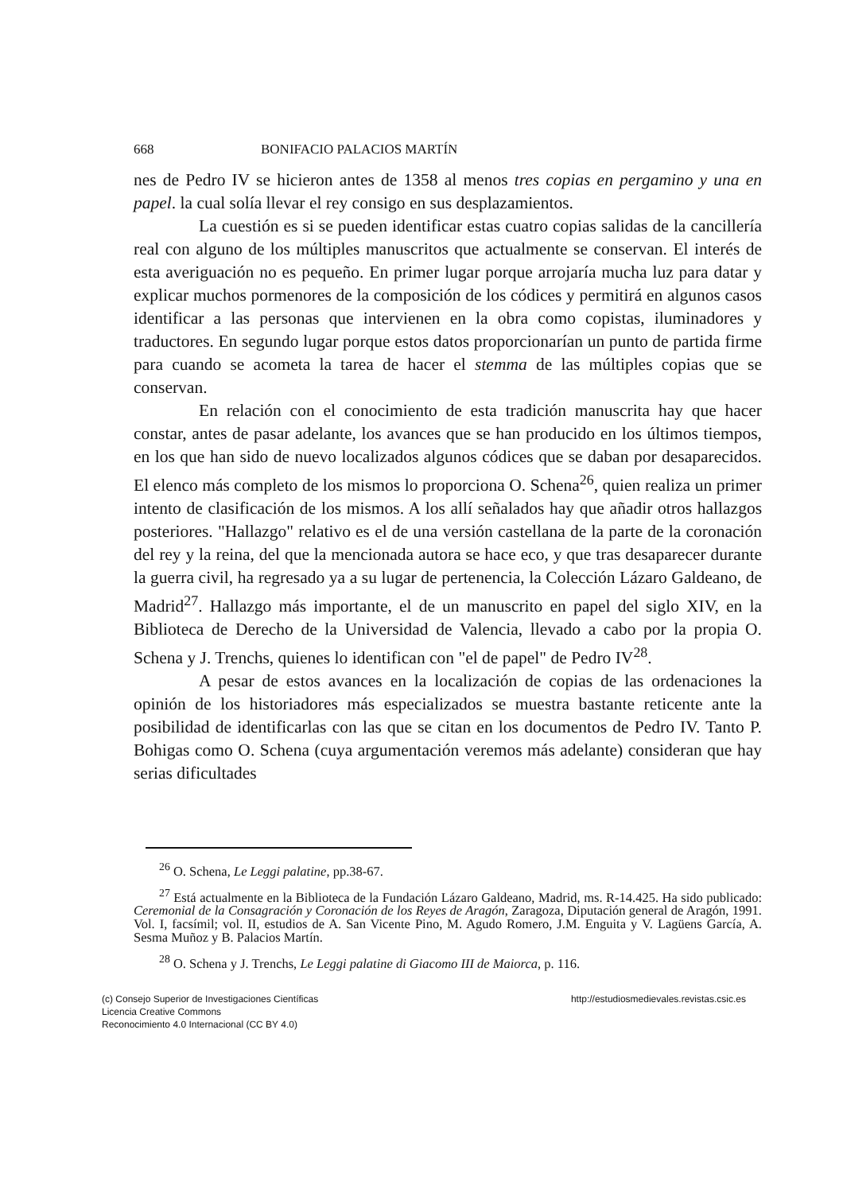668 BONIFACIO PALACIOS MARTÍN
nes de Pedro IV se hicieron antes de 1358 al menos tres copias en pergamino y una en papel. la cual solía llevar el rey consigo en sus desplazamientos.
La cuestión es si se pueden identificar estas cuatro copias salidas de la cancillería real con alguno de los múltiples manuscritos que actualmente se conservan. El interés de esta averiguación no es pequeño. En primer lugar porque arrojaría mucha luz para datar y explicar muchos pormenores de la composición de los códices y permitirá en algunos casos identificar a las personas que intervienen en la obra como copistas, iluminadores y traductores. En segundo lugar porque estos datos proporcionarían un punto de partida firme para cuando se acometa la tarea de hacer el stemma de las múltiples copias que se conservan.
En relación con el conocimiento de esta tradición manuscrita hay que hacer constar, antes de pasar adelante, los avances que se han producido en los últimos tiempos, en los que han sido de nuevo localizados algunos códices que se daban por desaparecidos. El elenco más completo de los mismos lo proporciona O. Schena<sup>26</sup>, quien realiza un primer intento de clasificación de los mismos. A los allí señalados hay que añadir otros hallazgos posteriores. "Hallazgo" relativo es el de una versión castellana de la parte de la coronación del rey y la reina, del que la mencionada autora se hace eco, y que tras desaparecer durante la guerra civil, ha regresado ya a su lugar de pertenencia, la Colección Lázaro Galdeano, de Madrid<sup>27</sup>. Hallazgo más importante, el de un manuscrito en papel del siglo XIV, en la Biblioteca de Derecho de la Universidad de Valencia, llevado a cabo por la propia O. Schena y J. Trenchs, quienes lo identifican con "el de papel" de Pedro IV<sup>28</sup>.
A pesar de estos avances en la localización de copias de las ordenaciones la opinión de los historiadores más especializados se muestra bastante reticente ante la posibilidad de identificarlas con las que se citan en los documentos de Pedro IV. Tanto P. Bohigas como O. Schena (cuya argumentación veremos más adelante) consideran que hay serias dificultades
<sup>26</sup> O. Schena, Le Leggi palatine, pp.38-67.
<sup>27</sup> Está actualmente en la Biblioteca de la Fundación Lázaro Galdeano, Madrid, ms. R-14.425. Ha sido publicado: Ceremonial de la Consagración y Coronación de los Reyes de Aragón, Zaragoza, Diputación general de Aragón, 1991. Vol. I, facsímil; vol. II, estudios de A. San Vicente Pino, M. Agudo Romero, J.M. Enguita y V. Lagüens García, A. Sesma Muñoz y B. Palacios Martín.
<sup>28</sup> O. Schena y J. Trenchs, Le Leggi palatine di Giacomo III de Maiorca, p. 116.
(c) Consejo Superior de Investigaciones Científicas
Licencia Creative Commons
Reconocimiento 4.0 Internacional (CC BY 4.0)
http://estudiosmedievales.revistas.csic.es